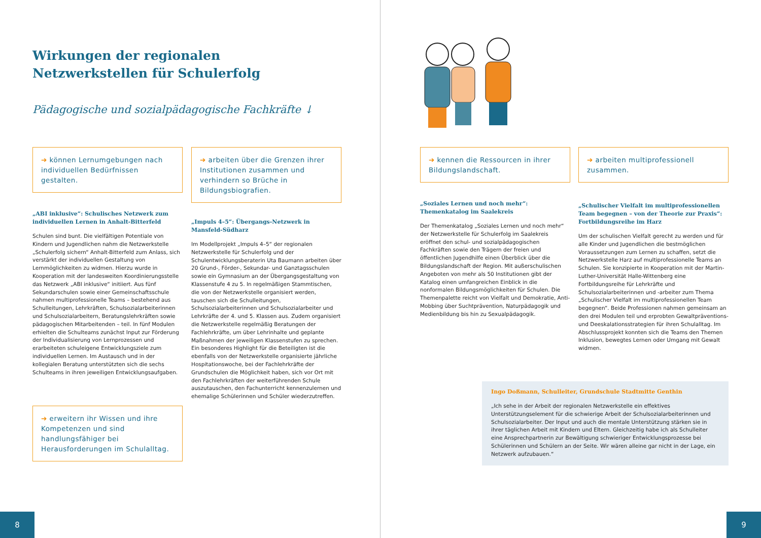Wirkungen der regionalen
Netzwerkstellen für Schulerfolg
Pädagogische und sozialpädagogische Fachkräfte ↓
➔ können Lernumgebungen nach individuellen Bedürfnissen gestalten.
„ABI inklusive“: Schulisches Netzwerk zum individuellen Lernen in Anhalt-Bitterfeld
Schulen sind bunt. Die vielfältigen Potentiale von Kindern und Jugendlichen nahm die Netzwerkstelle „Schulerfolg sichern“ Anhalt-Bitterfeld zum Anlass, sich verstärkt der individuellen Gestaltung von Lernmöglichkeiten zu widmen. Hierzu wurde in Kooperation mit der landesweiten Koordinierungsstelle das Netzwerk „ABI inklusive“ initiiert. Aus fünf Sekundarschulen sowie einer Gemeinschaftsschule nahmen multiprofessionelle Teams – bestehend aus Schulleitungen, Lehrkräften, Schulsozialarbeiterinnen und Schulsozialarbeitern, Beratungslehrkräften sowie pädagogischen Mitarbeitenden – teil. In fünf Modulen erhielten die Schulteams zunächst Input zur Förderung der Individualisierung von Lernprozessen und erarbeiteten schuleigene Entwicklungsziele zum individuellen Lernen. Im Austausch und in der kollegialen Beratung unterstützten sich die sechs Schulteams in ihren jeweiligen Entwicklungsaufgaben.
➔ erweitern ihr Wissen und ihre Kompetenzen und sind handlungsfähiger bei Herausforderungen im Schulalltag.
➔ arbeiten über die Grenzen ihrer Institutionen zusammen und verhindern so Brüche in Bildungsbiografien.
„Impuls 4–5“: Übergangs-Netzwerk in Mansfeld-Südharz
Im Modellprojekt „Impuls 4–5“ der regionalen Netzwerkstelle für Schulerfolg und der Schulentwicklungsberaterin Uta Baumann arbeiten über 20 Grund-, Förder-, Sekundar- und Ganztagsschulen sowie ein Gymnasium an der Übergangsgestaltung von Klassenstufe 4 zu 5. In regelmäßigen Stammtischen, die von der Netzwerkstelle organisiert werden, tauschen sich die Schulleitungen, Schulsozialarbeiterinnen und Schulsozialarbeiter und Lehrkräfte der 4. und 5. Klassen aus. Zudem organisiert die Netzwerkstelle regelmäßig Beratungen der Fachlehrkräfte, um über Lehrinhalte und geplante Maßnahmen der jeweiligen Klassenstufen zu sprechen. Ein besonderes Highlight für die Beteiligten ist die ebenfalls von der Netzwerkstelle organisierte jährliche Hospitationswoche, bei der Fachlehrkräfte der Grundschulen die Möglichkeit haben, sich vor Ort mit den Fachlehrkräften der weiterführenden Schule auszutauschen, den Fachunterricht kennenzulernen und ehemalige Schülerinnen und Schüler wiederzutreffen.
➔ kennen die Ressourcen in ihrer Bildungslandschaft.
„Soziales Lernen und noch mehr“: Themenkatalog im Saalekreis
Der Themenkatalog „Soziales Lernen und noch mehr“ der Netzwerkstelle für Schulerfolg im Saalekreis eröffnet den schul- und sozialpädagogischen Fachkräften sowie den Trägern der freien und öffentlichen Jugendhilfe einen Überblick über die Bildungslandschaft der Region. Mit außerschulischen Angeboten von mehr als 50 Institutionen gibt der Katalog einen umfangreichen Einblick in die nonformalen Bildungsmöglichkeiten für Schulen. Die Themenpalette reicht von Vielfalt und Demokratie, Anti-Mobbing über Suchtprävention, Naturpädagogik und Medienbildung bis hin zu Sexualpädagogik.
➔ arbeiten multiprofessionell zusammen.
„Schulischer Vielfalt im multiprofessionellen Team begegnen – von der Theorie zur Praxis“: Fortbildungsreihe im Harz
Um der schulischen Vielfalt gerecht zu werden und für alle Kinder und Jugendlichen die bestmöglichen Voraussetzungen zum Lernen zu schaffen, setzt die Netzwerkstelle Harz auf multiprofessionelle Teams an Schulen. Sie konzipierte in Kooperation mit der Martin-Luther-Universität Halle-Wittenberg eine Fortbildungsreihe für Lehrkräfte und Schulsozialarbeiterinnen und -arbeiter zum Thema „Schulischer Vielfalt im multiprofessionellen Team begegnen“. Beide Professionen nahmen gemeinsam an den drei Modulen teil und erprobten Gewaltpräventions- und Deeskalationsstrategien für ihren Schulalltag. Im Abschlussprojekt konnten sich die Teams den Themen Inklusion, bewegtes Lernen oder Umgang mit Gewalt widmen.
Ingo Doßmann, Schulleiter, Grundschule Stadtmitte Genthin
„Ich sehe in der Arbeit der regionalen Netzwerkstelle ein effektives Unterstützungselement für die schwierige Arbeit der Schulsozialarbeiterinnen und Schulsozialarbeiter. Der Input und auch die mentale Unterstützung stärken sie in ihrer täglichen Arbeit mit Kindern und Eltern. Gleichzeitig habe ich als Schulleiter eine Ansprechpartnerin zur Bewältigung schwieriger Entwicklungsprozesse bei Schülerinnen und Schülern an der Seite. Wir wären alleine gar nicht in der Lage, ein Netzwerk aufzubauen.“
8 9